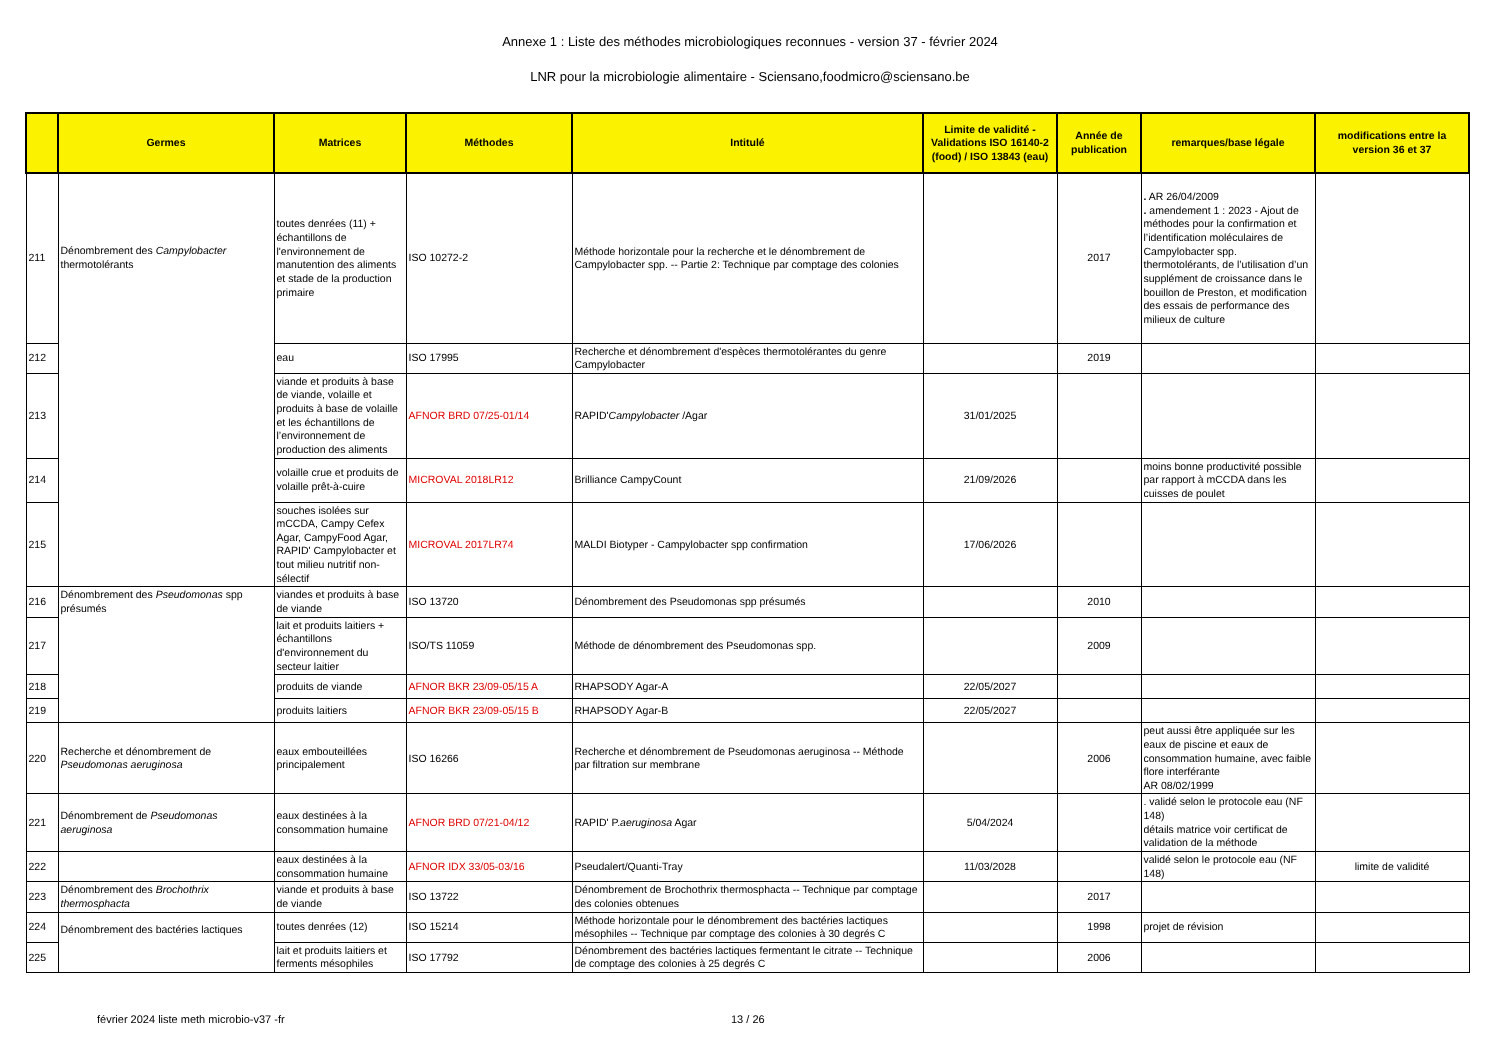Annexe 1 : Liste des méthodes microbiologiques reconnues - version 37 - février 2024
LNR pour la microbiologie alimentaire - Sciensano,foodmicro@sciensano.be
| | Germes | Matrices | Méthodes | Intitulé | Limite de validité - Validations ISO 16140-2 (food) / ISO 13843 (eau) | Année de publication | remarques/base légale | modifications entre la version 36 et 37 |
| --- | --- | --- | --- | --- | --- | --- | --- | --- |
| 211 | Dénombrement des Campylobacter thermotolérants | toutes denrées (11) + échantillons de l'environnement de manutention des aliments et stade de la production primaire | ISO 10272-2 | Méthode horizontale pour la recherche et le dénombrement de Campylobacter spp. -- Partie 2: Technique par comptage des colonies | | 2017 | . AR 26/04/2009 . amendement 1 : 2023 - Ajout de méthodes pour la confirmation et l’identification moléculaires de Campylobacter spp. thermotolérants, de l’utilisation d’un supplément de croissance dans le bouillon de Preston, et modification des essais de performance des milieux de culture | |
| 212 | | eau | ISO 17995 | Recherche et dénombrement d'espèces thermotolérantes du genre Campylobacter | | 2019 | | |
| 213 | | viande et produits à base de viande, volaille et produits à base de volaille et les échantillons de l’environnement de production des aliments | AFNOR BRD 07/25-01/14 | RAPID' Campylobacter /Agar | 31/01/2025 | | | |
| 214 | | volaille crue et produits de volaille prêt-à-cuire | MICROVAL 2018LR12 | Brilliance CampyCount | 21/09/2026 | | moins bonne productivité possible par rapport à mCCDA dans les cuisses de poulet | |
| 215 | | souches isolées sur mCCDA, Campy Cefex Agar, CampyFood Agar, RAPID' Campylobacter et tout milieu nutritif non-sélectif | MICROVAL 2017LR74 | MALDI Biotyper - Campylobacter spp confirmation | 17/06/2026 | | | |
| 216 | Dénombrement des Pseudomonas spp présumés | viandes et produits à base de viande | ISO 13720 | Dénombrement des Pseudomonas spp présumés | | 2010 | | |
| 217 | | lait et produits laitiers + échantillons d'environnement du secteur laitier | ISO/TS 11059 | Méthode de dénombrement des Pseudomonas spp. | | 2009 | | |
| 218 | | produits de viande | AFNOR BKR 23/09-05/15 A | RHAPSODY Agar-A | 22/05/2027 | | | |
| 219 | | produits laitiers | AFNOR BKR 23/09-05/15 B | RHAPSODY Agar-B | 22/05/2027 | | | |
| 220 | Recherche et dénombrement de Pseudomonas aeruginosa | eaux embouteillées principalement | ISO 16266 | Recherche et dénombrement de Pseudomonas aeruginosa -- Méthode par filtration sur membrane | | 2006 | peut aussi être appliquée sur les eaux de piscine et eaux de consommation humaine, avec faible flore interférante AR 08/02/1999 | |
| 221 | Dénombrement de Pseudomonas aeruginosa | eaux destinées à la consommation humaine | AFNOR BRD 07/21-04/12 | RAPID' P. aeruginosa Agar | 5/04/2024 | | . validé selon le protocole eau (NF 148) détails matrice voir certificat de validation de la méthode | |
| 222 | | eaux destinées à la consommation humaine | AFNOR IDX 33/05-03/16 | Pseudalert/Quanti-Tray | 11/03/2028 | | validé selon le protocole eau (NF 148) | limite de validité |
| 223 | Dénombrement des Brochothrix thermosphacta | viande et produits à base de viande | ISO 13722 | Dénombrement de Brochothrix thermosphacta -- Technique par comptage des colonies obtenues | | 2017 | | |
| 224 | Dénombrement des bactéries lactiques | toutes denrées (12) | ISO 15214 | Méthode horizontale pour le dénombrement des bactéries lactiques mésophiles -- Technique par comptage des colonies à 30 degrés C | | 1998 | projet de révision | |
| 225 | | lait et produits laitiers et ferments mésophiles | ISO 17792 | Dénombrement des bactéries lactiques fermentant le citrate -- Technique de comptage des colonies à 25 degrés C | | 2006 | | |
février 2024 liste meth microbio-v37 -fr 13 / 26